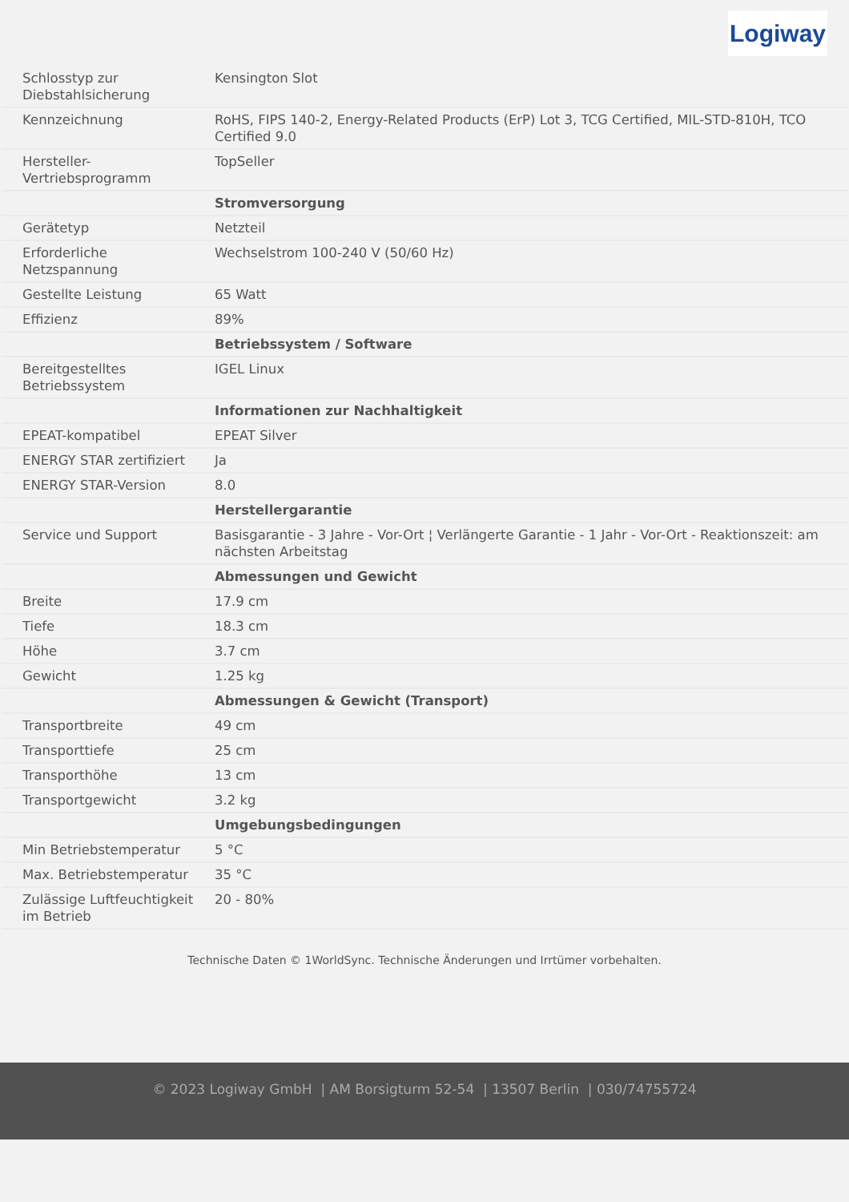Logiway
| Schlosstyp zur Diebstahlsicherung | Kensington Slot |
| Kennzeichnung | RoHS, FIPS 140-2, Energy-Related Products (ErP) Lot 3, TCG Certified, MIL-STD-810H, TCO Certified 9.0 |
| Hersteller-Vertriebsprogramm | TopSeller |
| | Stromversorgung |
| Gerätetyp | Netzteil |
| Erforderliche Netzspannung | Wechselstrom 100-240 V (50/60 Hz) |
| Gestellte Leistung | 65 Watt |
| Effizienz | 89% |
| | Betriebssystem / Software |
| Bereitgestelltes Betriebssystem | IGEL Linux |
| | Informationen zur Nachhaltigkeit |
| EPEAT-kompatibel | EPEAT Silver |
| ENERGY STAR zertifiziert | Ja |
| ENERGY STAR-Version | 8.0 |
| | Herstellergarantie |
| Service und Support | Basisgarantie - 3 Jahre - Vor-Ort ¦ Verlängerte Garantie - 1 Jahr - Vor-Ort - Reaktionszeit: am nächsten Arbeitstag |
| | Abmessungen und Gewicht |
| Breite | 17.9 cm |
| Tiefe | 18.3 cm |
| Höhe | 3.7 cm |
| Gewicht | 1.25 kg |
| | Abmessungen & Gewicht (Transport) |
| Transportbreite | 49 cm |
| Transporttiefe | 25 cm |
| Transporthöhe | 13 cm |
| Transportgewicht | 3.2 kg |
| | Umgebungsbedingungen |
| Min Betriebstemperatur | 5 °C |
| Max. Betriebstemperatur | 35 °C |
| Zulässige Luftfeuchtigkeit im Betrieb | 20 - 80% |
Technische Daten © 1WorldSync. Technische Änderungen und Irrtümer vorbehalten.
© 2023 Logiway GmbH | AM Borsigturm 52-54 | 13507 Berlin | 030/74755724